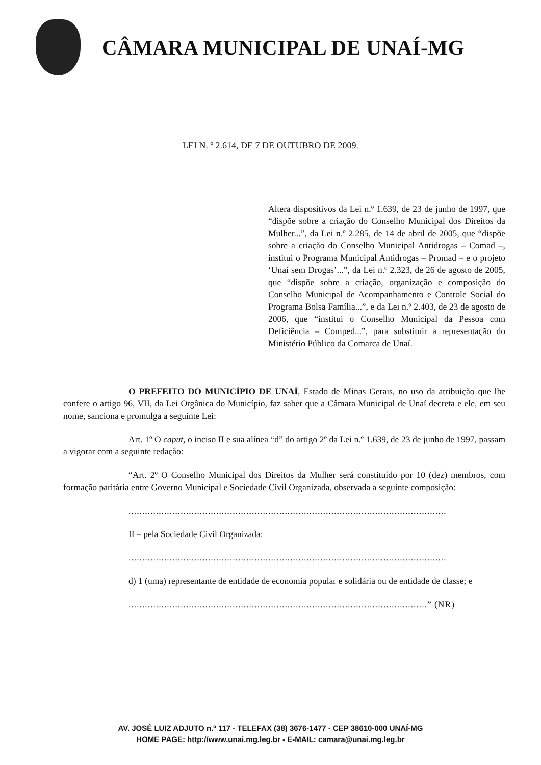CÂMARA MUNICIPAL DE UNAÍ-MG
LEI N. º 2.614, DE 7 DE OUTUBRO DE 2009.
Altera dispositivos da Lei n.º 1.639, de 23 de junho de 1997, que “dispõe sobre a criação do Conselho Municipal dos Direitos da Mulher...”, da Lei n.º 2.285, de 14 de abril de 2005, que “dispõe sobre a criação do Conselho Municipal Antidrogas – Comad –, institui o Programa Municipal Antidrogas – Promad – e o projeto ‘Unaí sem Drogas’...”, da Lei n.º 2.323, de 26 de agosto de 2005, que “dispõe sobre a criação, organização e composição do Conselho Municipal de Acompanhamento e Controle Social do Programa Bolsa Família...”, e da Lei n.º 2.403, de 23 de agosto de 2006, que “institui o Conselho Municipal da Pessoa com Deficiência – Comped...”, para substituir a representação do Ministério Público da Comarca de Unaí.
O PREFEITO DO MUNICÍPIO DE UNAÍ, Estado de Minas Gerais, no uso da atribuição que lhe confere o artigo 96, VII, da Lei Orgânica do Município, faz saber que a Câmara Municipal de Unaí decreta e ele, em seu nome, sanciona e promulga a seguinte Lei:
Art. 1º O caput, o inciso II e sua alínea “d” do artigo 2º da Lei n.º 1.639, de 23 de junho de 1997, passam a vigorar com a seguinte redação:
“Art. 2º O Conselho Municipal dos Direitos da Mulher será constituído por 10 (dez) membros, com formação paritária entre Governo Municipal e Sociedade Civil Organizada, observada a seguinte composição:
....................................................................................................................
II – pela Sociedade Civil Organizada:
....................................................................................................................
d) 1 (uma) representante de entidade de economia popular e solidária ou de entidade de classe; e
.............................................................................................................” (NR)
AV. JOSÉ LUIZ ADJUTO n.º 117 - TELEFAX (38) 3676-1477 - CEP 38610-000 UNAÍ-MG
HOME PAGE: http://www.unai.mg.leg.br - E-MAIL: camara@unai.mg.leg.br